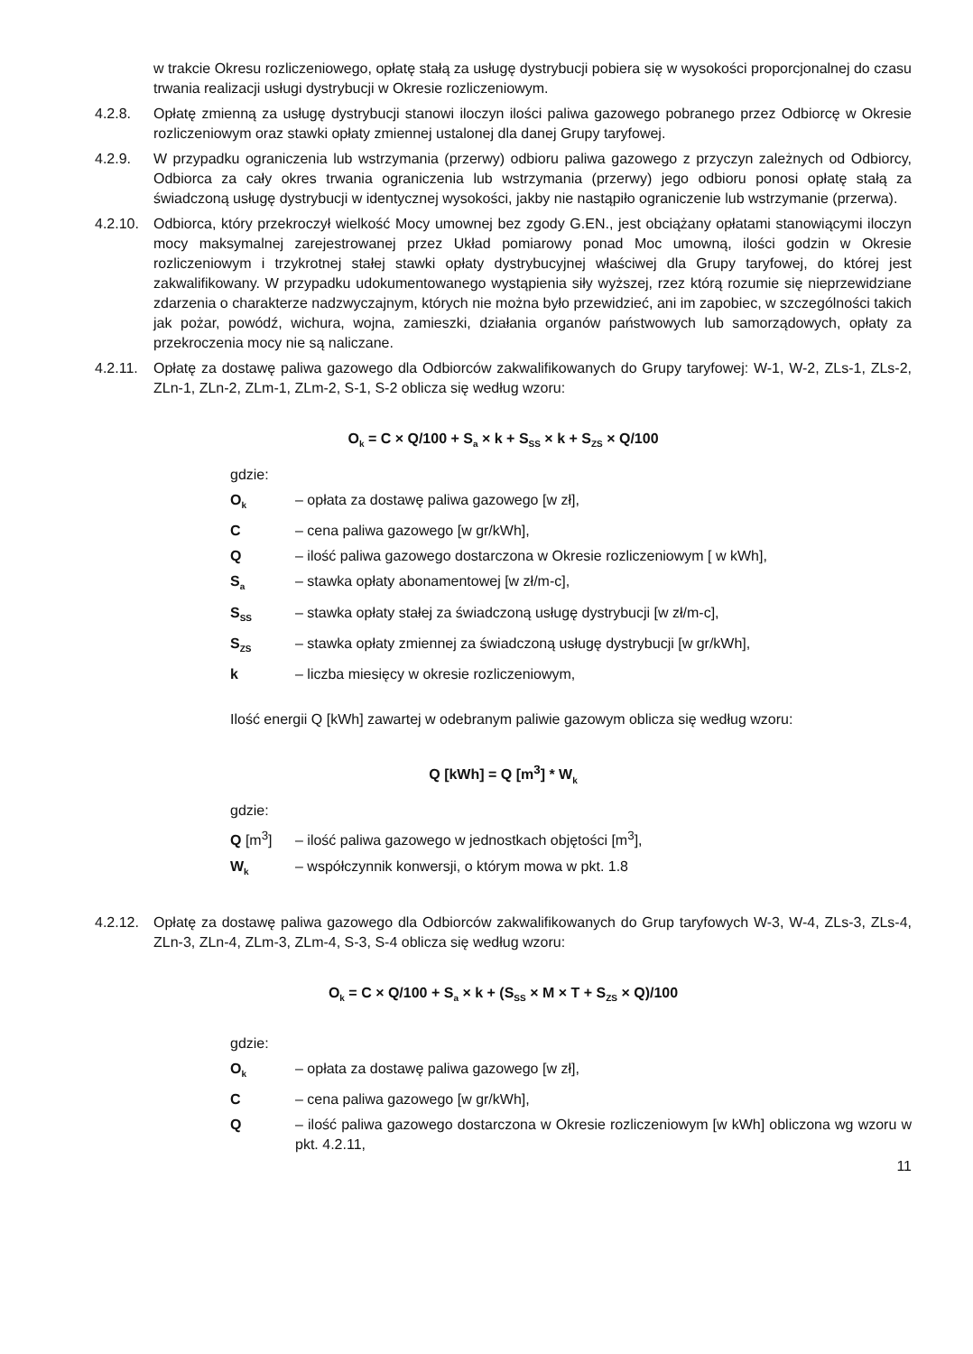w trakcie Okresu rozliczeniowego, opłatę stałą za usługę dystrybucji pobiera się w wysokości proporcjonalnej do czasu trwania realizacji usługi dystrybucji w Okresie rozliczeniowym.
4.2.8. Opłatę zmienną za usługę dystrybucji stanowi iloczyn ilości paliwa gazowego pobranego przez Odbiorcę w Okresie rozliczeniowym oraz stawki opłaty zmiennej ustalonej dla danej Grupy taryfowej.
4.2.9. W przypadku ograniczenia lub wstrzymania (przerwy) odbioru paliwa gazowego z przyczyn zależnych od Odbiorcy, Odbiorca za cały okres trwania ograniczenia lub wstrzymania (przerwy) jego odbioru ponosi opłatę stałą za świadczoną usługę dystrybucji w identycznej wysokości, jakby nie nastąpiło ograniczenie lub wstrzymanie (przerwa).
4.2.10.
Odbiorca, który przekroczył wielkość Mocy umownej bez zgody G.EN., jest obciążany opłatami stanowiącymi iloczyn mocy maksymalnej zarejestrowanej przez Układ pomiarowy ponad Moc umowną, ilości godzin w Okresie rozliczeniowym i trzykrotnej stałej stawki opłaty dystrybucyjnej właściwej dla Grupy taryfowej, do której jest zakwalifikowany. W przypadku udokumentowanego wystąpienia siły wyższej, rzez którą rozumie się nieprzewidziane zdarzenia o charakterze nadzwyczajnym, których nie można było przewidzieć, ani im zapobiec, w szczególności takich jak pożar, powódź, wichura, wojna, zamieszki, działania organów państwowych lub samorządowych, opłaty za przekroczenia mocy nie są naliczane.
4.2.11.
Opłatę za dostawę paliwa gazowego dla Odbiorców zakwalifikowanych do Grupy taryfowej: W-1, W-2, ZLs-1, ZLs-2, ZLn-1, ZLn-2, ZLm-1, ZLm-2, S-1, S-2 oblicza się według wzoru:
O<sub>k</sub> = C × Q/100 + S<sub>a</sub> × k + S<sub>SS</sub> × k + S<sub>ZS</sub> × Q/100
gdzie:
O<sub>k</sub> – opłata za dostawę paliwa gazowego [w zł],
C – cena paliwa gazowego [w gr/kWh],
Q – ilość paliwa gazowego dostarczona w Okresie rozliczeniowym [ w kWh],
S<sub>a</sub> – stawka opłaty abonamentowej [w zł/m-c],
S<sub>SS</sub> – stawka opłaty stałej za świadczoną usługę dystrybucji [w zł/m-c],
S<sub>ZS</sub> – stawka opłaty zmiennej za świadczoną usługę dystrybucji [w gr/kWh],
k – liczba miesięcy w okresie rozliczeniowym,
Ilość energii Q [kWh] zawartej w odebranym paliwie gazowym oblicza się według wzoru:
Q [kWh] = Q [m<sup>3</sup>] * W<sub>k</sub>
gdzie:
Q [m<sup>3</sup>] – ilość paliwa gazowego w jednostkach objętości [m<sup>3</sup>],
W<sub>k</sub> – współczynnik konwersji, o którym mowa w pkt. 1.8
4.2.12.
Opłatę za dostawę paliwa gazowego dla Odbiorców zakwalifikowanych do Grup taryfowych W-3, W-4, ZLs-3, ZLs-4, ZLn-3, ZLn-4, ZLm-3, ZLm-4, S-3, S-4 oblicza się według wzoru:
O<sub>k</sub> = C × Q/100 + S<sub>a</sub> × k + (S<sub>SS</sub> × M × T + S<sub>ZS</sub> × Q)/100
gdzie:
O<sub>k</sub> – opłata za dostawę paliwa gazowego [w zł],
C – cena paliwa gazowego [w gr/kWh],
Q – ilość paliwa gazowego dostarczona w Okresie rozliczeniowym [w kWh] obliczona wg wzoru w pkt. 4.2.11,
11